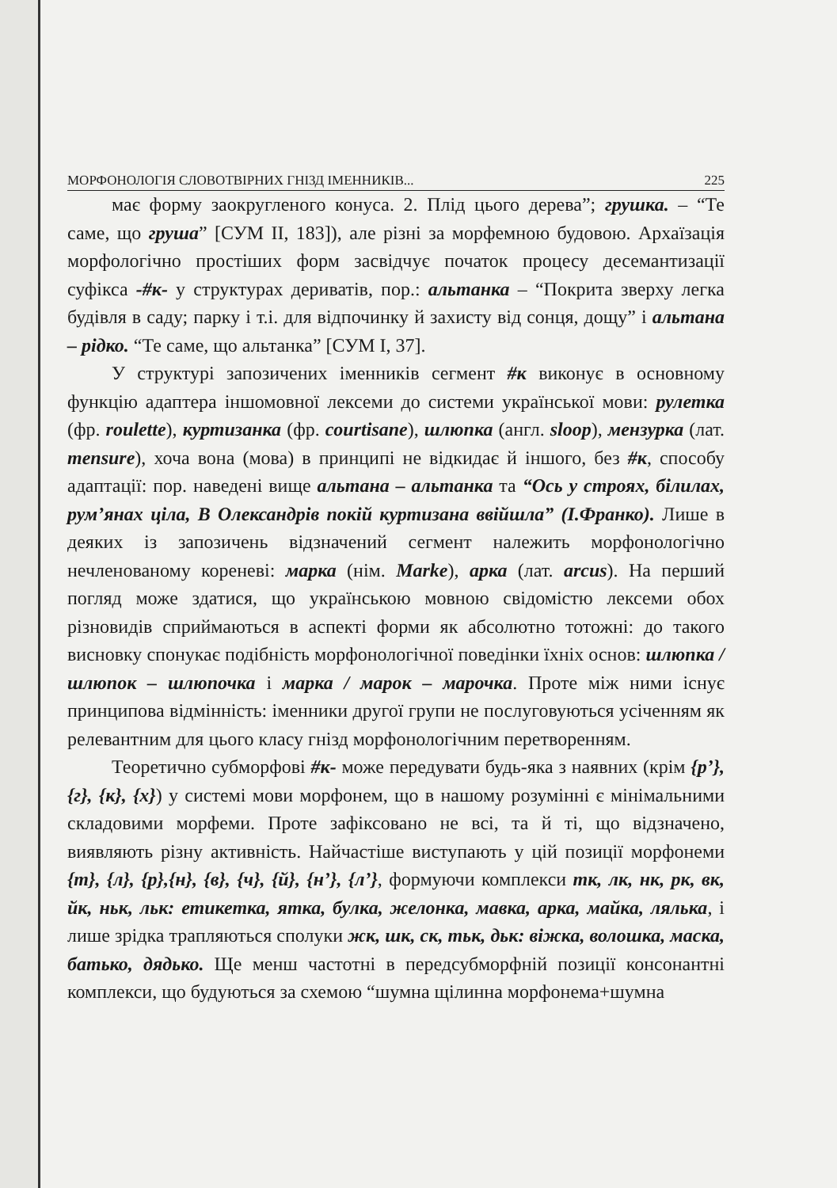МОРФОНОЛОГІЯ СЛОВОТВІРНИХ ГНІЗД ІМЕННИКІВ... 225
має форму заокругленого конуса. 2. Плід цього дерева”; грушка. – “Те саме, що груша” [СУМ ІІ, 183]), але різні за морфемною будовою. Архаїзація морфологічно простіших форм засвідчує початок процесу десемантизації суфікса -#к- у структурах дериватів, пор.: альтанка – “Покрита зверху легка будівля в саду; парку і т.і. для відпочинку й захисту від сонця, дощу” і альтана – рідко. “Те саме, що альтанка” [СУМ І, 37].
У структурі запозичених іменників сегмент #к виконує в основному функцію адаптера іншомовної лексеми до системи української мови: рулетка (фр. roulette), куртизанка (фр. courtisane), шлюпка (англ. sloop), мензурка (лат. mensure), хоча вона (мова) в принципі не відкидає й іншого, без #к, способу адаптації: пор. наведені вище альтана – альтанка та “Ось у строях, білилах, рум’янах ціла, В Олександрів покій куртизана ввійшла” (І.Франко). Лише в деяких із запозичень відзначений сегмент належить морфонологічно нечленованому кореневі: марка (нім. Marke), арка (лат. arcus). На перший погляд може здатися, що українською мовною свідомістю лексеми обох різновидів сприймаються в аспекті форми як абсолютно тотожні: до такого висновку спонукає подібність морфонологічної поведінки їхніх основ: шлюпка /шлюпок – шлюпочка і марка / марок – марочка. Проте між ними існує принципова відмінність: іменники другої групи не послуговуються усіченням як релевантним для цього класу гнізд морфонологічним перетворенням.
Теоретично субморфові #к- може передувати будь-яка з наявних (крім {р’},{г}, {к}, {х}) у системі мови морфонем, що в нашому розумінні є мінімальними складовими морфеми. Проте зафіксовано не всі, та й ті, що відзначено, виявляють різну активність. Найчастіше виступають у цій позиції морфонеми {т}, {л}, {р},{н}, {в}, {ч}, {й}, {н’}, {л’}, формуючи комплекси тк, лк, нк, рк, вк, йк, ньк, льк: етикетка, ятка, булка, желонка, мавка, арка, майка, лялька, і лише зрідка трапляються сполуки жк, шк, ск, тьк, дьк: віжка, волошка, маска, батько, дядько. Ще менш частотні в передсубморфній позиції консонантні комплекси, що будуються за схемою “шумна щілинна морфонема+шумна